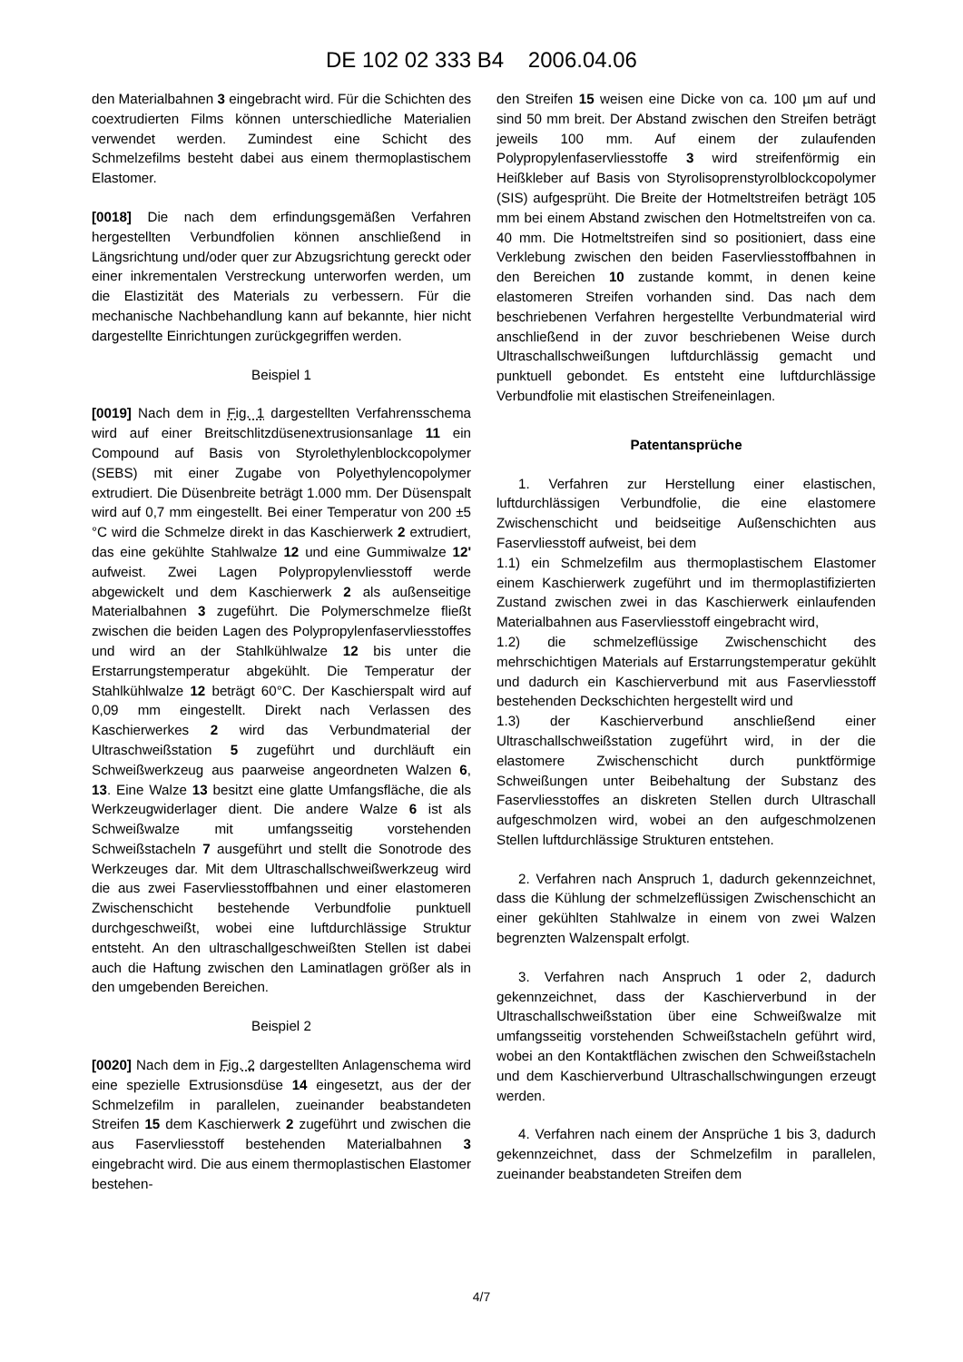DE 102 02 333 B4 2006.04.06
den Materialbahnen 3 eingebracht wird. Für die Schichten des coextrudierten Films können unterschiedliche Materialien verwendet werden. Zumindest eine Schicht des Schmelzefilms besteht dabei aus einem thermoplastischem Elastomer.
[0018] Die nach dem erfindungsgemäßen Verfahren hergestellten Verbundfolien können anschließend in Längsrichtung und/oder quer zur Abzugsrichtung gereckt oder einer inkrementalen Verstreckung unterworfen werden, um die Elastizität des Materials zu verbessern. Für die mechanische Nachbehandlung kann auf bekannte, hier nicht dargestellte Einrichtungen zurückgegriffen werden.
Beispiel 1
[0019] Nach dem in Fig. 1 dargestellten Verfahrensschema wird auf einer Breitschlitzdüsenextrusionsanlage 11 ein Compound auf Basis von Styrolethylenblockcopolymer (SEBS) mit einer Zugabe von Polyethylencopolymer extrudiert. Die Düsenbreite beträgt 1.000 mm. Der Düsenspalt wird auf 0,7 mm eingestellt. Bei einer Temperatur von 200 ±5 °C wird die Schmelze direkt in das Kaschierwerk 2 extrudiert, das eine gekühlte Stahlwalze 12 und eine Gummiwalze 12' aufweist. Zwei Lagen Polypropylenvliesstoff werde abgewickelt und dem Kaschierwerk 2 als außenseitige Materialbahnen 3 zugeführt. Die Polymerschmelze fließt zwischen die beiden Lagen des Polypropylenfaservliesstoffes und wird an der Stahlkühlwalze 12 bis unter die Erstarrungstemperatur abgekühlt. Die Temperatur der Stahlkühlwalze 12 beträgt 60°C. Der Kaschierspalt wird auf 0,09 mm eingestellt. Direkt nach Verlassen des Kaschierwerkes 2 wird das Verbundmaterial der Ultraschweißstation 5 zugeführt und durchläuft ein Schweißwerkzeug aus paarweise angeordneten Walzen 6, 13. Eine Walze 13 besitzt eine glatte Umfangsfläche, die als Werkzeugwiderlager dient. Die andere Walze 6 ist als Schweißwalze mit umfangsseitig vorstehenden Schweißstacheln 7 ausgeführt und stellt die Sonotrode des Werkzeuges dar. Mit dem Ultraschallschweißwerkzeug wird die aus zwei Faservliesstoffbahnen und einer elastomeren Zwischenschicht bestehende Verbundfolie punktuell durchgeschweißt, wobei eine luftdurchlässige Struktur entsteht. An den ultraschallgeschweißten Stellen ist dabei auch die Haftung zwischen den Laminatlagen größer als in den umgebenden Bereichen.
Beispiel 2
[0020] Nach dem in Fig. 2 dargestellten Anlagenschema wird eine spezielle Extrusionsdüse 14 eingesetzt, aus der der Schmelzefilm in parallelen, zueinander beabstandeten Streifen 15 dem Kaschierwerk 2 zugeführt und zwischen die aus Faservliesstoff bestehenden Materialbahnen 3 eingebracht wird. Die aus einem thermoplastischen Elastomer bestehen-
den Streifen 15 weisen eine Dicke von ca. 100 µm auf und sind 50 mm breit. Der Abstand zwischen den Streifen beträgt jeweils 100 mm. Auf einem der zulaufenden Polypropylenfaservliesstoffe 3 wird streifenförmig ein Heißkleber auf Basis von Styrolisoprenstyrolblockcopolymer (SIS) aufgesprüht. Die Breite der Hotmeltstreifen beträgt 105 mm bei einem Abstand zwischen den Hotmeltstreifen von ca. 40 mm. Die Hotmeltstreifen sind so positioniert, dass eine Verklebung zwischen den beiden Faservliesstoffbahnen in den Bereichen 10 zustande kommt, in denen keine elastomeren Streifen vorhanden sind. Das nach dem beschriebenen Verfahren hergestellte Verbundmaterial wird anschließend in der zuvor beschriebenen Weise durch Ultraschallschweißungen luftdurchlässig gemacht und punktuell gebondet. Es entsteht eine luftdurchlässige Verbundfolie mit elastischen Streifeneinlagen.
Patentansprüche
1. Verfahren zur Herstellung einer elastischen, luftdurchlässigen Verbundfolie, die eine elastomere Zwischenschicht und beidseitige Außenschichten aus Faservliesstoff aufweist, bei dem
1.1) ein Schmelzefilm aus thermoplastischem Elastomer einem Kaschierwerk zugeführt und im thermoplastifizierten Zustand zwischen zwei in das Kaschierwerk einlaufenden Materialbahnen aus Faservliesstoff eingebracht wird,
1.2) die schmelzeflüssige Zwischenschicht des mehrschichtigen Materials auf Erstarrungstemperatur gekühlt und dadurch ein Kaschierverbund mit aus Faservliesstoff bestehenden Deckschichten hergestellt wird und
1.3) der Kaschierverbund anschließend einer Ultraschallschweißstation zugeführt wird, in der die elastomere Zwischenschicht durch punktförmige Schweißungen unter Beibehaltung der Substanz des Faservliesstoffes an diskreten Stellen durch Ultraschall aufgeschmolzen wird, wobei an den aufgeschmolzenen Stellen luftdurchlässige Strukturen entstehen.
2. Verfahren nach Anspruch 1, dadurch gekennzeichnet, dass die Kühlung der schmelzeflüssigen Zwischenschicht an einer gekühlten Stahlwalze in einem von zwei Walzen begrenzten Walzenspalt erfolgt.
3. Verfahren nach Anspruch 1 oder 2, dadurch gekennzeichnet, dass der Kaschierverbund in der Ultraschallschweißstation über eine Schweißwalze mit umfangsseitig vorstehenden Schweißstacheln geführt wird, wobei an den Kontaktflächen zwischen den Schweißstacheln und dem Kaschierverbund Ultraschallschwingungen erzeugt werden.
4. Verfahren nach einem der Ansprüche 1 bis 3, dadurch gekennzeichnet, dass der Schmelzefilm in parallelen, zueinander beabstandeten Streifen dem
4/7